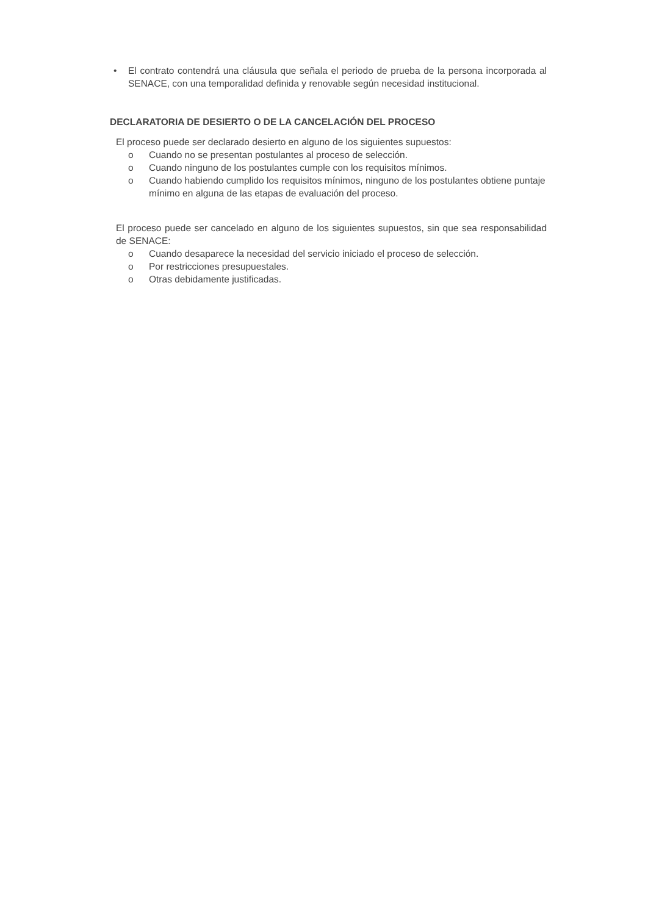• El contrato contendrá una cláusula que señala el periodo de prueba de la persona incorporada al SENACE, con una temporalidad definida y renovable según necesidad institucional.
DECLARATORIA DE DESIERTO O DE LA CANCELACIÓN DEL PROCESO
El proceso puede ser declarado desierto en alguno de los siguientes supuestos:
o Cuando no se presentan postulantes al proceso de selección.
o Cuando ninguno de los postulantes cumple con los requisitos mínimos.
o Cuando habiendo cumplido los requisitos mínimos, ninguno de los postulantes obtiene puntaje mínimo en alguna de las etapas de evaluación del proceso.
El proceso puede ser cancelado en alguno de los siguientes supuestos, sin que sea responsabilidad de SENACE:
o Cuando desaparece la necesidad del servicio iniciado el proceso de selección.
o Por restricciones presupuestales.
o Otras debidamente justificadas.